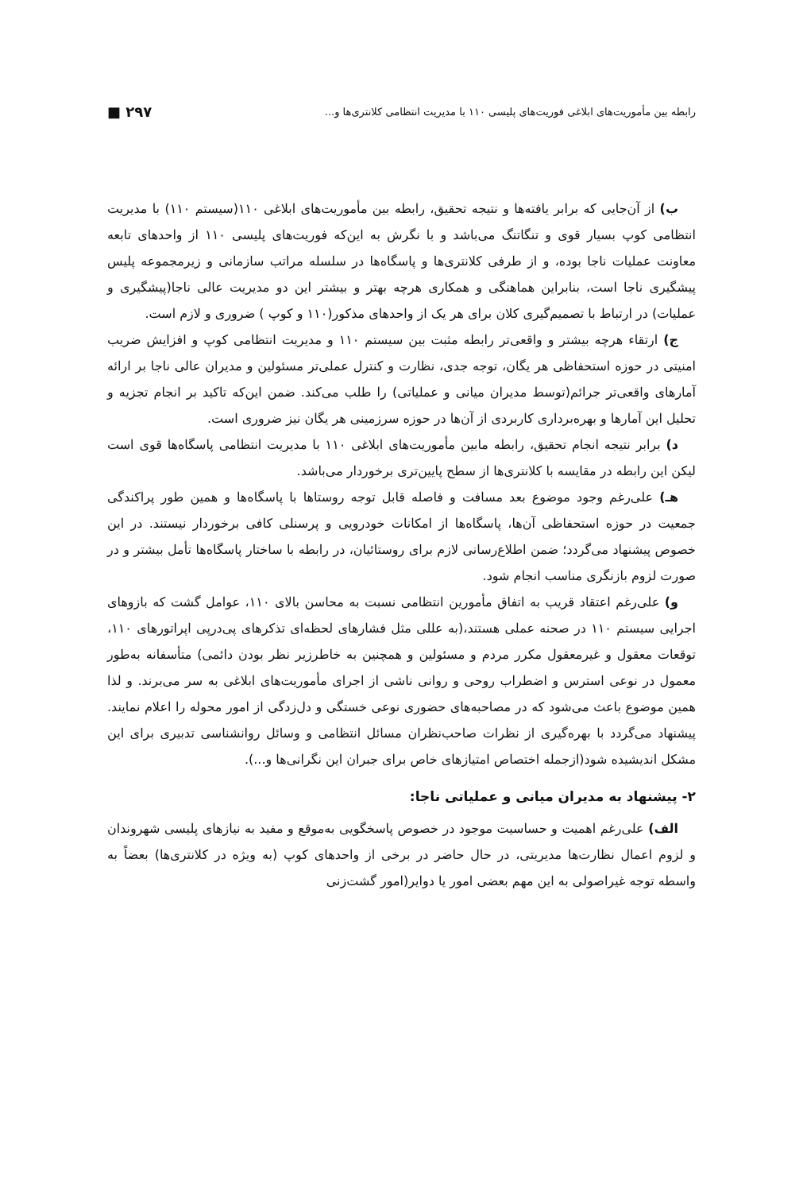رابطه بین مأموریت‌های ابلاغی فوریت‌های پلیسی ۱۱۰ با مدیریت انتظامی کلانتری‌ها و... ■ ۲۹۷
ب) از آن‌جایی که برابر یافته‌ها و نتیجه تحقیق، رابطه بین مأموریت‌های ابلاغی ۱۱۰(سیستم ۱۱۰) با مدیریت انتظامی کوپ بسیار قوی و تنگاتنگ می‌باشد و با نگرش به این‌که فوریت‌های پلیسی ۱۱۰ از واحدهای تابعه معاونت عملیات ناجا بوده، و از طرفی کلانتری‌ها و پاسگاه‌ها در سلسله مراتب سازمانی و زیرمجموعه پلیس پیشگیری ناجا است، بنابراین هماهنگی و همکاری هرچه بهتر و بیشتر این دو مدیریت عالی ناجا(پیشگیری و عملیات) در ارتباط با تصمیم‌گیری کلان برای هر یک از واحدهای مذکور(۱۱۰ و کوپ ) ضروری و لازم است.
ج) ارتقاء هرچه بیشتر و واقعی‌تر رابطه مثبت بین سیستم ۱۱۰ و مدیریت انتظامی کوپ و افزایش ضریب امنیتی در حوزه استحفاظی هر یگان، توجه جدی، نظارت و کنترل عملی‌تر مسئولین و مدیران عالی ناجا بر ارائه آمارهای واقعی‌تر جرائم(توسط مدیران میانی و عملیاتی) را طلب می‌کند. ضمن این‌که تاکید بر انجام تجزیه و تحلیل این آمارها و بهره‌برداری کاربردی از آن‌ها در حوزه سرزمینی هر یگان نیز ضروری است.
د) برابر نتیجه انجام تحقیق، رابطه مابین مأموریت‌های ابلاغی ۱۱۰ با مدیریت انتظامی پاسگاه‌ها قوی است لیکن این رابطه در مقایسه با کلانتری‌ها از سطح پایین‌تری برخوردار می‌باشد.
هـ) علی‌رغم وجود موضوع بعد مسافت و فاصله قابل توجه روستاها با پاسگاه‌ها و همین طور پراکندگی جمعیت در حوزه استحفاظی آن‌ها، پاسگاه‌ها از امکانات خودرویی و پرسنلی کافی برخوردار نیستند. در این خصوص پیشنهاد می‌گردد؛ ضمن اطلاع‌رسانی لازم برای روستائیان، در رابطه با ساختار پاسگاه‌ها تأمل بیشتر و در صورت لزوم بازنگری مناسب انجام شود.
و) علی‌رغم اعتقاد قریب به اتفاق مأمورین انتظامی نسبت به محاسن بالای ۱۱۰، عوامل گشت که بازوهای اجرایی سیستم ۱۱۰ در صحنه عملی هستند،(به عللی مثل فشارهای لحظه‌ای تذکرهای پی‌درپی اپراتورهای ۱۱۰، توقعات معقول و غیرمعقول مکرر مردم و مسئولین و همچنین به خاطرزیر نظر بودن دائمی) متأسفانه به‌طور معمول در نوعی استرس و اضطراب روحی و روانی ناشی از اجرای مأموریت‌های ابلاغی به سر می‌برند. و لذا همین موضوع باعث می‌شود که در مصاحبه‌های حضوری نوعی خستگی و دل‌زدگی از امور محوله را اعلام نمایند. پیشنهاد می‌گردد با بهره‌گیری از نظرات صاحب‌نظران مسائل انتظامی و وسائل روانشناسی تدبیری برای این مشکل اندیشیده شود(ازجمله اختصاص امتیازهای خاص برای جبران این نگرانی‌ها و...).
۲- پیشنهاد به مدیران میانی و عملیاتی ناجا:
الف) علی‌رغم اهمیت و حساسیت موجود در خصوص پاسخگویی به‌موقع و مفید به نیازهای پلیسی شهروندان و لزوم اعمال نظارت‌ها مدیریتی، در حال حاضر در برخی از واحدهای کوپ (به ویژه در کلانتری‌ها) بعضاً به واسطه توجه غیراصولی به این مهم بعضی امور یا دوایر(امور گشت‌زنی